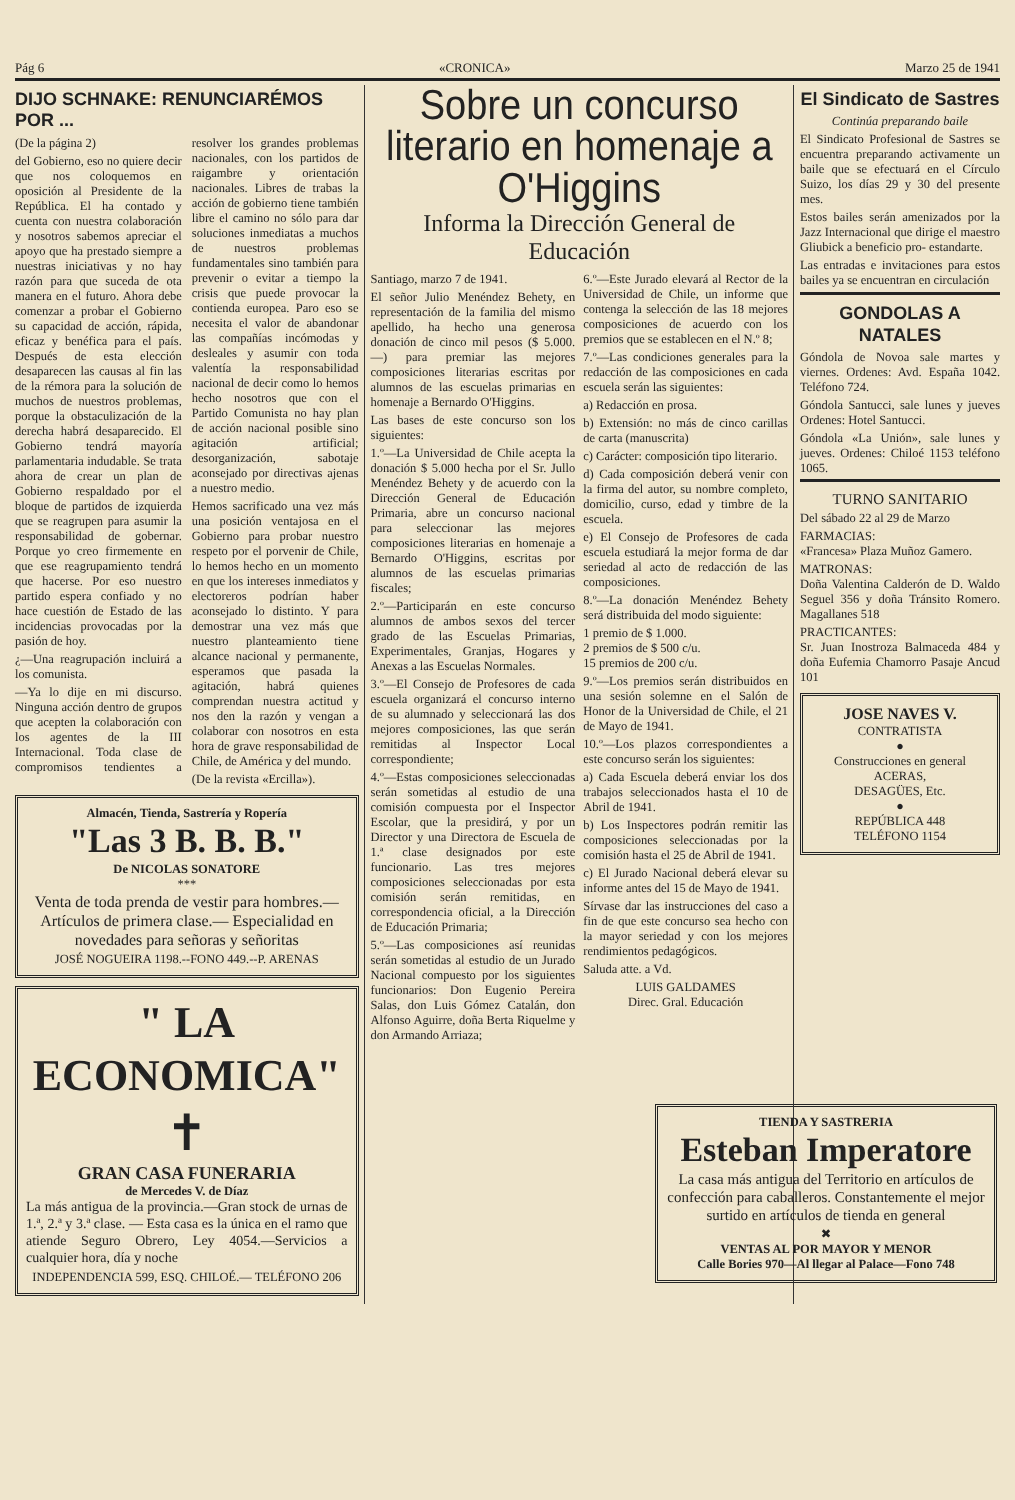Pág 6 «CRONICA» Marzo 25 de 1941
DIJO SCHNAKE: RENUNCIARÉMOS POR ...
(De la página 2)
del Gobierno, eso no quiere decir que nos coloquemos en oposición al Presidente de la República. El ha contado y cuenta con nuestra colaboración y nosotros sabemos apreciar el apoyo que ha prestado siempre a nuestras iniciativas y no hay razón para que suceda de ota manera en el futuro. Ahora debe comenzar a probar el Gobierno su capacidad de acción, rápida, eficaz y benéfica para el país. Después de esta elección desaparecen las causas al fin las de la rémora para la solución de muchos de nuestros problemas, porque la obstaculización de la derecha habrá desaparecido. El Gobierno tendrá mayoría parlamentaria indudable. Se trata ahora de crear un plan de Gobierno respaldado por el bloque de partidos de izquierda que se reagrupen para asumir la responsabilidad de gobernar. Porque yo creo firmemente en que ese reagrupamiento tendrá que hacerse. Por eso nuestro partido espera confiado y no hace cuestión de Estado de las incidencias provocadas por la pasión de hoy.
¿—Una reagrupación incluirá a los comunista.
—Ya lo dije en mi discurso. Ninguna acción dentro de grupos que acepten la colaboración con los agentes de la III Internacional. Toda clase de compromisos tendientes a resolver los grandes problemas nacionales, con los partidos de raigambre y orientación nacionales. Libres de trabas la acción de gobierno tiene también libre el camino no sólo para dar soluciones inmediatas a muchos de nuestros problemas fundamentales sino también para prevenir o evitar a tiempo la crisis que puede provocar la contienda europea. Paro eso se necesita el valor de abandonar las compañías incómodas y desleales y asumir con toda valentía la responsabilidad nacional de decir como lo hemos hecho nosotros que con el Partido Comunista no hay plan de acción nacional posible sino agitación artificial; desorganización, sabotaje aconsejado por directivas ajenas a nuestro medio.
Hemos sacrificado una vez más una posición ventajosa en el Gobierno para probar nuestro respeto por el porvenir de Chile, lo hemos hecho en un momento en que los intereses inmediatos y electoreros podrían haber aconsejado lo distinto. Y para demostrar una vez más que nuestro planteamiento tiene alcance nacional y permanente, esperamos que pasada la agitación, habrá quienes comprendan nuestra actitud y nos den la razón y vengan a colaborar con nosotros en esta hora de grave responsabilidad de Chile, de América y del mundo.
(De la revista «Ercilla»).
Almacén, Tienda, Sastrería y Ropería
"Las 3 B. B. B."
De NICOLAS SONATORE
***
Venta de toda prenda de vestir para hombres.— Artículos de primera clase.— Especialidad en novedades para señoras y señoritas
JOSÉ NOGUEIRA 1198.--FONO 449.--P. ARENAS
" LA ECONOMICA"
✝
GRAN CASA FUNERARIA
de Mercedes V. de Díaz
La más antigua de la provincia.—Gran stock de urnas de 1.ª, 2.ª y 3.ª clase. — Esta casa es la única en el ramo que atiende Seguro Obrero, Ley 4054.—Servicios a cualquier hora, día y noche
INDEPENDENCIA 599, ESQ. CHILOÉ.— TELÉFONO 206
Sobre un concurso literario en homenaje a O'Higgins
Informa la Dirección General de Educación
Santiago, marzo 7 de 1941.
El señor Julio Menéndez Behety, en representación de la familia del mismo apellido, ha hecho una generosa donación de cinco mil pesos ($ 5.000.—) para premiar las mejores composiciones literarias escritas por alumnos de las escuelas primarias en homenaje a Bernardo O'Higgins.
Las bases de este concurso son los siguientes:
1.º—La Universidad de Chile acepta la donación $ 5.000 hecha por el Sr. Jullo Menéndez Behety y de acuerdo con la Dirección General de Educación Primaria, abre un concurso nacional para seleccionar las mejores composiciones literarias en homenaje a Bernardo O'Higgins, escritas por alumnos de las escuelas primarias fiscales;
2.º—Participarán en este concurso alumnos de ambos sexos del tercer grado de las Escuelas Primarias, Experimentales, Granjas, Hogares y Anexas a las Escuelas Normales.
3.º—El Consejo de Profesores de cada escuela organizará el concurso interno de su alumnado y seleccionará las dos mejores composiciones, las que serán remitidas al Inspector Local correspondiente;
4.º—Estas composiciones seleccionadas serán sometidas al estudio de una comisión compuesta por el Inspector Escolar, que la presidirá, y por un Director y una Directora de Escuela de 1.ª clase designados por este funcionario. Las tres mejores composiciones seleccionadas por esta comisión serán remitidas, en correspondencia oficial, a la Dirección de Educación Primaria;
5.º—Las composiciones así reunidas serán sometidas al estudio de un Jurado Nacional compuesto por los siguientes funcionarios: Don Eugenio Pereira Salas, don Luis Gómez Catalán, don Alfonso Aguirre, doña Berta Riquelme y don Armando Arriaza;
6.º—Este Jurado elevará al Rector de la Universidad de Chile, un informe que contenga la selección de las 18 mejores composiciones de acuerdo con los premios que se establecen en el N.º 8;
7.º—Las condiciones generales para la redacción de las composiciones en cada escuela serán las siguientes:
a) Redacción en prosa.
b) Extensión: no más de cinco carillas de carta (manuscrita)
c) Carácter: composición tipo literario.
d) Cada composición deberá venir con la firma del autor, su nombre completo, domicilio, curso, edad y timbre de la escuela.
e) El Consejo de Profesores de cada escuela estudiará la mejor forma de dar seriedad al acto de redacción de las composiciones.
8.º—La donación Menéndez Behety será distribuida del modo siguiente:
1 premio de $ 1.000.
2 premios de $ 500 c/u.
15 premios de 200 c/u.
9.º—Los premios serán distribuidos en una sesión solemne en el Salón de Honor de la Universidad de Chile, el 21 de Mayo de 1941.
10.º—Los plazos correspondientes a este concurso serán los siguientes:
a) Cada Escuela deberá enviar los dos trabajos seleccionados hasta el 10 de Abril de 1941.
b) Los Inspectores podrán remitir las composiciones seleccionadas por la comisión hasta el 25 de Abril de 1941.
c) El Jurado Nacional deberá elevar su informe antes del 15 de Mayo de 1941.
Sírvase dar las instrucciones del caso a fin de que este concurso sea hecho con la mayor seriedad y con los mejores rendimientos pedagógicos.
Saluda atte. a Vd.
LUIS GALDAMES
Direc. Gral. Educación
El Sindicato de Sastres
Continúa preparando baile
El Sindicato Profesional de Sastres se encuentra preparando activamente un baile que se efectuará en el Círculo Suizo, los días 29 y 30 del presente mes.
Estos bailes serán amenizados por la Jazz Internacional que dirige el maestro Gliubick a beneficio pro- estandarte.
Las entradas e invitaciones para estos bailes ya se encuentran en circulación
GONDOLAS A NATALES
Góndola de Novoa sale martes y viernes. Ordenes: Avd. España 1042. Teléfono 724.
Góndola Santucci, sale lunes y jueves Ordenes: Hotel Santucci.
Góndola «La Unión», sale lunes y jueves. Ordenes: Chiloé 1153 teléfono 1065.
TURNO SANITARIO
Del sábado 22 al 29 de Marzo
FARMACIAS:
«Francesa» Plaza Muñoz Gamero.
MATRONAS:
Doña Valentina Calderón de D. Waldo Seguel 356 y doña Tránsito Romero. Magallanes 518
PRACTICANTES:
Sr. Juan Inostroza Balmaceda 484 y doña Eufemia Chamorro Pasaje Ancud 101
JOSE NAVES V.
CONTRATISTA
●
Construcciones en general
ACERAS,
DESAGÜES, Etc.
●
REPÚBLICA 448
TELÉFONO 1154
TIENDA Y SASTRERIA
Esteban Imperatore
La casa más antigua del Territorio en artículos de confección para caballeros. Constantemente el mejor surtido en artículos de tienda en general
✖
VENTAS AL POR MAYOR Y MENOR
Calle Bories 970—Al llegar al Palace—Fono 748